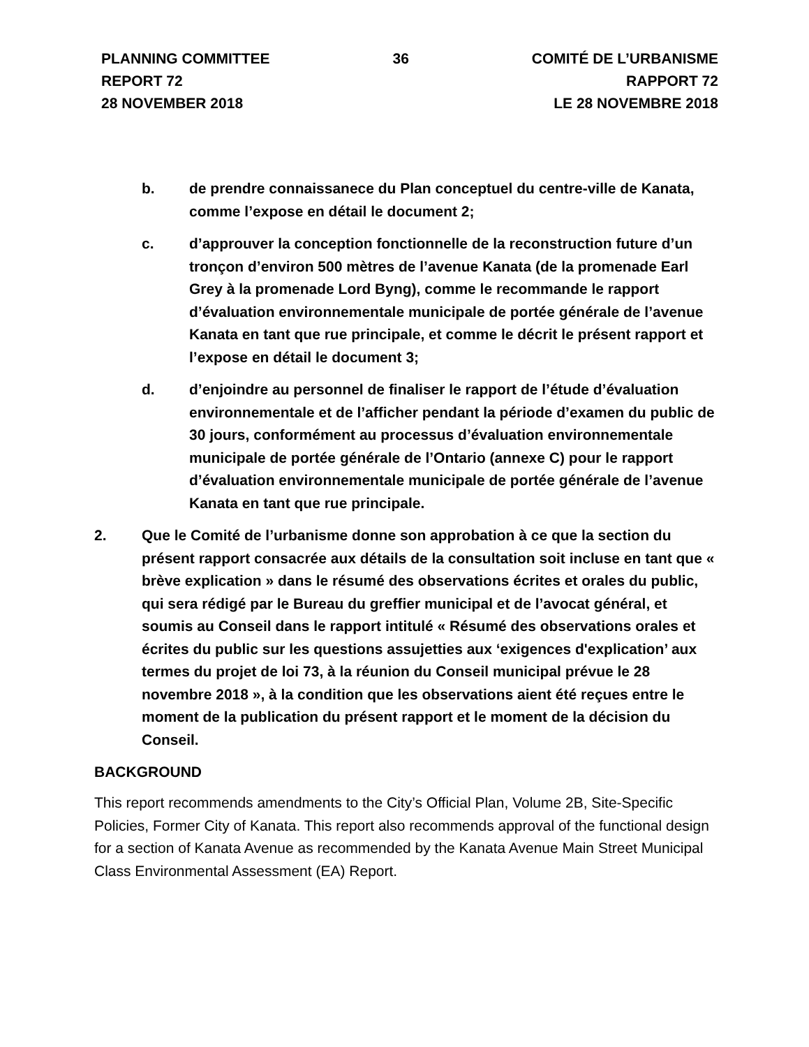PLANNING COMMITTEE
REPORT 72
28 NOVEMBER 2018
36 COMITÉ DE L’URBANISME
RAPPORT 72
LE 28 NOVEMBRE 2018
b. de prendre connaissanece du Plan conceptuel du centre-ville de Kanata, comme l’expose en détail le document 2;
c. d’approuver la conception fonctionnelle de la reconstruction future d’un tronçon d’environ 500 mètres de l’avenue Kanata (de la promenade Earl Grey à la promenade Lord Byng), comme le recommande le rapport d’évaluation environnementale municipale de portée générale de l’avenue Kanata en tant que rue principale, et comme le décrit le présent rapport et l’expose en détail le document 3;
d. d’enjoindre au personnel de finaliser le rapport de l’étude d’évaluation environnementale et de l’afficher pendant la période d’examen du public de 30 jours, conformément au processus d’évaluation environnementale municipale de portée générale de l’Ontario (annexe C) pour le rapport d’évaluation environnementale municipale de portée générale de l’avenue Kanata en tant que rue principale.
2. Que le Comité de l’urbanisme donne son approbation à ce que la section du présent rapport consacrée aux détails de la consultation soit incluse en tant que « brève explication » dans le résumé des observations écrites et orales du public, qui sera rédigé par le Bureau du greffier municipal et de l’avocat général, et soumis au Conseil dans le rapport intitulé « Résumé des observations orales et écrites du public sur les questions assujetties aux ‘exigences d'explication’ aux termes du projet de loi 73, à la réunion du Conseil municipal prévue le 28 novembre 2018 », à la condition que les observations aient été reçues entre le moment de la publication du présent rapport et le moment de la décision du Conseil.
BACKGROUND
This report recommends amendments to the City’s Official Plan, Volume 2B, Site-Specific Policies, Former City of Kanata. This report also recommends approval of the functional design for a section of Kanata Avenue as recommended by the Kanata Avenue Main Street Municipal Class Environmental Assessment (EA) Report.